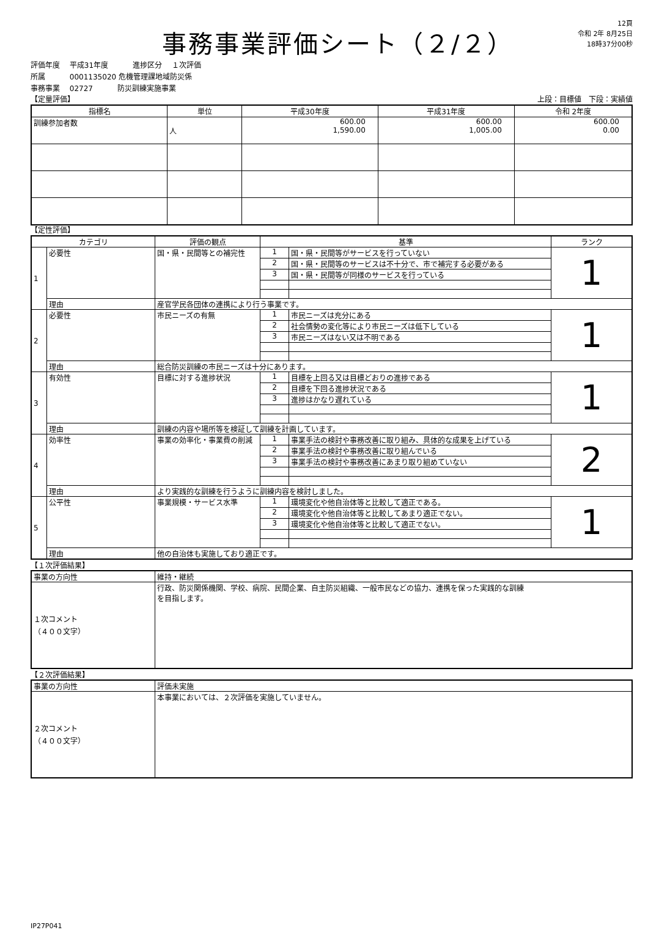事務事業評価シート（２/２）
12頁
令和 2年 8月25日
18時37分00秒
評価年度　 平成31年度　　　 進捗区分　 １次評価
所属　　　 0001135020 危機管理課地域防災係
事務事業　 02727　　　 防災訓練実施事業
【定量評価】 上段：目標値　下段：実績値
| 指標名 | 単位 | 平成30年度 | 平成31年度 | 令和 2年度 |
| --- | --- | --- | --- | --- |
| 訓練参加者数 | 人 | 600.00 1,590.00 | 600.00 1,005.00 | 600.00 0.00 |
【定性評価】
| カテゴリ | | 評価の観点 | 基準 | | ランク |
| --- | --- | --- | --- | --- | --- |
| 1 | 必要性 | 国・県・民間等との補完性 | 1 | 国・県・民間等がサービスを行っていない | 1 |
| | | | 2 | 国・県・民間等のサービスは不十分で、市で補完する必要がある | |
| | | | 3 | 国・県・民間等が同様のサービスを行っている | |
| | 理由 | 産官学民各団体の連携により行う事業です。 | | | |
| 2 | 必要性 | 市民ニーズの有無 | 1 | 市民ニーズは充分にある | 1 |
| | | | 2 | 社会情勢の変化等により市民ニーズは低下している | |
| | | | 3 | 市民ニーズはない又は不明である | |
| | 理由 | 総合防災訓練の市民ニーズは十分にあります。 | | | |
| 3 | 有効性 | 目標に対する進捗状況 | 1 | 目標を上回る又は目標どおりの進捗である | 1 |
| | | | 2 | 目標を下回る進捗状況である | |
| | | | 3 | 進捗はかなり遅れている | |
| | 理由 | 訓練の内容や場所等を検証して訓練を計画しています。 | | | |
| 4 | 効率性 | 事業の効率化・事業費の削減 | 1 | 事業手法の検討や事務改善に取り組み、具体的な成果を上げている | 2 |
| | | | 2 | 事業手法の検討や事務改善に取り組んでいる | |
| | | | 3 | 事業手法の検討や事務改善にあまり取り組めていない | |
| | 理由 | より実践的な訓練を行うように訓練内容を検討しました。 | | | |
| 5 | 公平性 | 事業規模・サービス水準 | 1 | 環境変化や他自治体等と比較して適正である。 | 1 |
| | | | 2 | 環境変化や他自治体等と比較してあまり適正でない。 | |
| | | | 3 | 環境変化や他自治体等と比較して適正でない。 | |
| | 理由 | 他の自治体も実施しており適正です。 | | | |
【１次評価結果】
| 事業の方向性 | 維持・継続 |
| １次コメント （４００文字） | 行政、防災関係機関、学校、病院、民間企業、自主防災組織、一般市民などの協力、連携を保った実践的な訓練 を目指します。 |
【２次評価結果】
| 事業の方向性 | 評価未実施 |
| ２次コメント （４００文字） | 本事業においては、２次評価を実施していません。 |
IP27P041